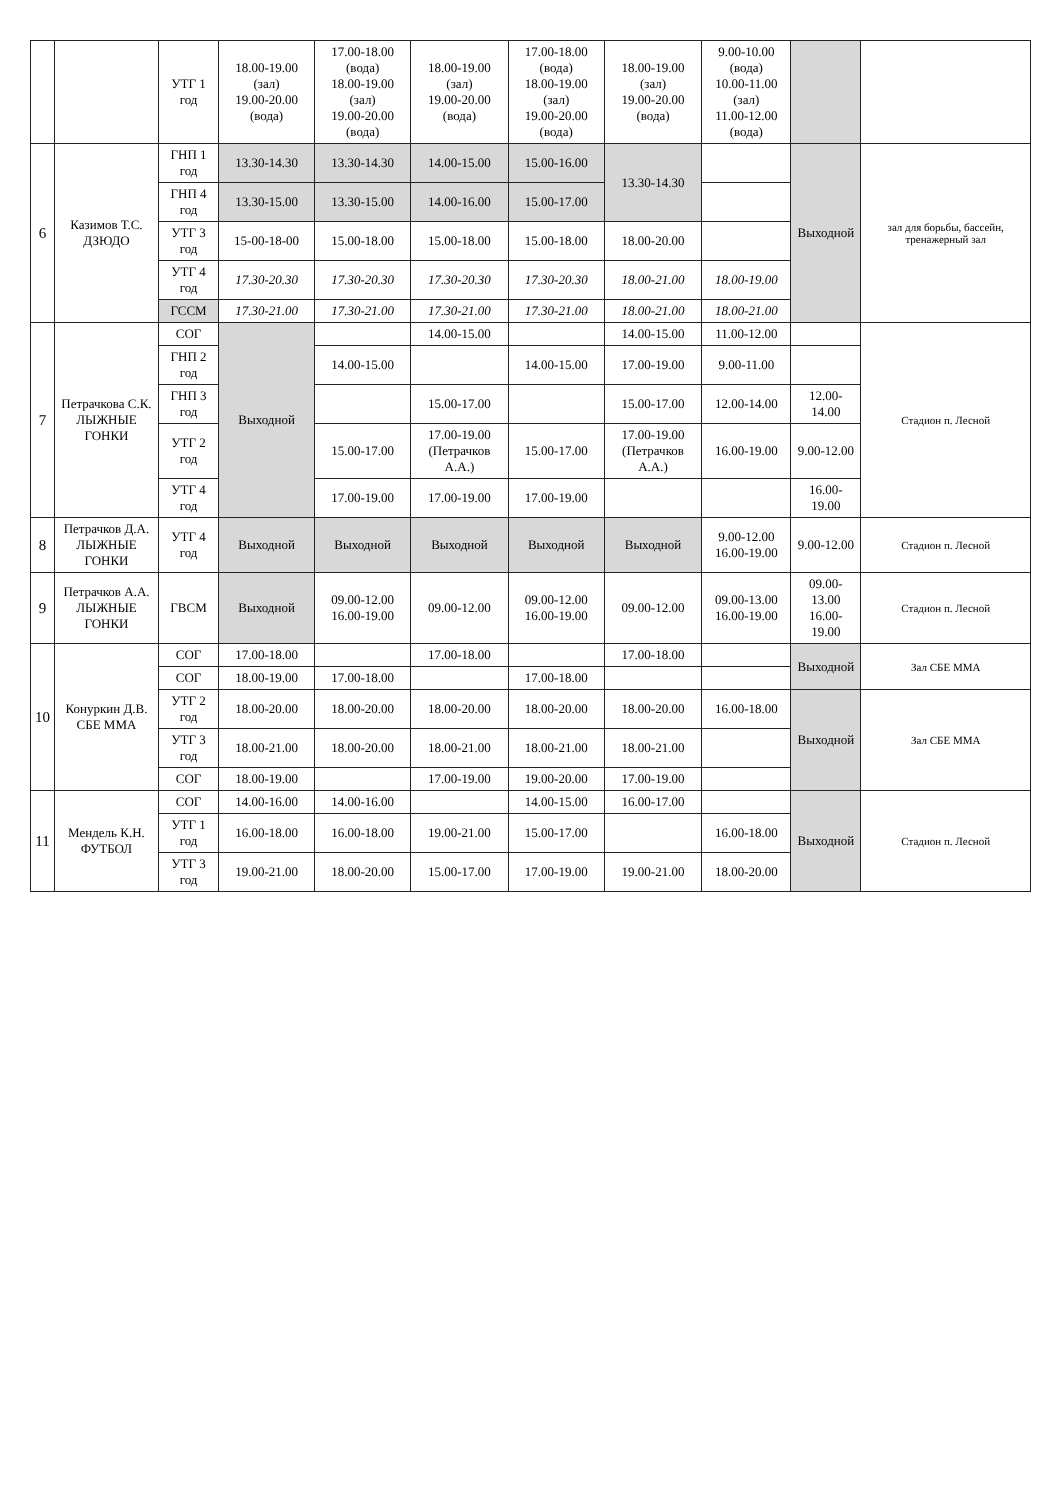| | | УТГ 1 год | 18.00-19.00 (зал) 19.00-20.00 (вода) | 17.00-18.00 (вода) 18.00-19.00 (зал) 19.00-20.00 (вода) | 18.00-19.00 (зал) 19.00-20.00 (вода) | 17.00-18.00 (вода) 18.00-19.00 (зал) 19.00-20.00 (вода) | 18.00-19.00 (зал) 19.00-20.00 (вода) | 9.00-10.00 (вода) 10.00-11.00 (зал) 11.00-12.00 (вода) | | |
| 6 | Казимов Т.С. ДЗЮДО | ГНП 1 год | 13.30-14.30 | 13.30-14.30 | 14.00-15.00 | 15.00-16.00 | 13.30-14.30 | | Выходной | зал для борьбы, бассейн, тренажерный зал |
| | | ГНП 4 год | 13.30-15.00 | 13.30-15.00 | 14.00-16.00 | 15.00-17.00 | | | | |
| | | УТГ 3 год | 15-00-18-00 | 15.00-18.00 | 15.00-18.00 | 15.00-18.00 | 18.00-20.00 | | | |
| | | УТГ 4 год | 17.30-20.30 | 17.30-20.30 | 17.30-20.30 | 17.30-20.30 | 18.00-21.00 | 18.00-19.00 | | |
| | | ГССМ | 17.30-21.00 | 17.30-21.00 | 17.30-21.00 | 17.30-21.00 | 18.00-21.00 | 18.00-21.00 | | |
| 7 | Петрачкова С.К. ЛЫЖНЫЕ ГОНКИ | СОГ | Выходной | | 14.00-15.00 | | 14.00-15.00 | 11.00-12.00 | | Стадион п. Лесной |
| | | ГНП 2 год | | 14.00-15.00 | | 14.00-15.00 | 17.00-19.00 | 9.00-11.00 | | |
| | | ГНП 3 год | | | 15.00-17.00 | | 15.00-17.00 | 12.00-14.00 | 12.00-14.00 | |
| | | УТГ 2 год | | 15.00-17.00 | 17.00-19.00 (Петрачков А.А.) | 15.00-17.00 | 17.00-19.00 (Петрачков А.А.) | 16.00-19.00 | 9.00-12.00 | |
| | | УТГ 4 год | | 17.00-19.00 | 17.00-19.00 | 17.00-19.00 | | | 16.00-19.00 | |
| 8 | Петрачков Д.А. ЛЫЖНЫЕ ГОНКИ | УТГ 4 год | Выходной | Выходной | Выходной | Выходной | Выходной | 9.00-12.00 16.00-19.00 | 9.00-12.00 | Стадион п. Лесной |
| 9 | Петрачков А.А. ЛЫЖНЫЕ ГОНКИ | ГВСМ | Выходной | 09.00-12.00 16.00-19.00 | 09.00-12.00 | 09.00-12.00 16.00-19.00 | 09.00-12.00 | 09.00-13.00 16.00-19.00 | 09.00-13.00 16.00-19.00 | Стадион п. Лесной |
| 10 | Конуркин Д.В. СБЕ ММА | СОГ | 17.00-18.00 | | 17.00-18.00 | | 17.00-18.00 | | Выходной | Зал СБЕ ММА |
| | | СОГ | 18.00-19.00 | 17.00-18.00 | | 17.00-18.00 | | | | |
| | | УТГ 2 год | 18.00-20.00 | 18.00-20.00 | 18.00-20.00 | 18.00-20.00 | 18.00-20.00 | 16.00-18.00 | Выходной | Зал СБЕ ММА |
| | | УТГ 3 год | 18.00-21.00 | 18.00-20.00 | 18.00-21.00 | 18.00-21.00 | 18.00-21.00 | | | |
| | | СОГ | 18.00-19.00 | | 17.00-19.00 | 19.00-20.00 | 17.00-19.00 | | | |
| 11 | Мендель К.Н. ФУТБОЛ | СОГ | 14.00-16.00 | 14.00-16.00 | | 14.00-15.00 | 16.00-17.00 | | Выходной | Стадион п. Лесной |
| | | УТГ 1 год | 16.00-18.00 | 16.00-18.00 | 19.00-21.00 | 15.00-17.00 | | 16.00-18.00 | | |
| | | УТГ 3 год | 19.00-21.00 | 18.00-20.00 | 15.00-17.00 | 17.00-19.00 | 19.00-21.00 | 18.00-20.00 | | |